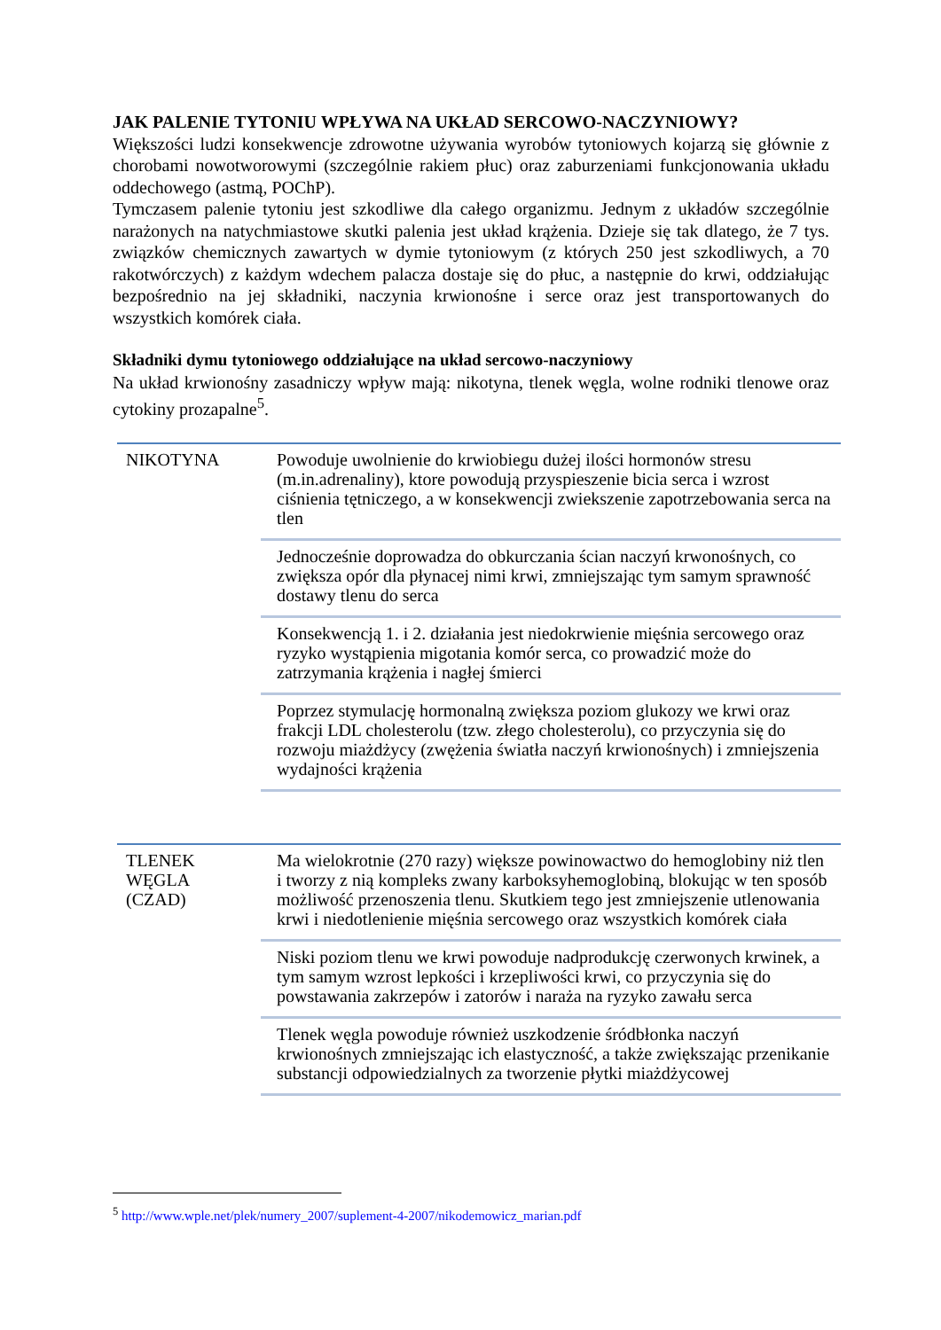JAK PALENIE TYTONIU WPŁYWA NA UKŁAD SERCOWO-NACZYNIOWY?
Większości ludzi konsekwencje zdrowotne używania wyrobów tytoniowych kojarzą się głównie z chorobami nowotworowymi (szczególnie rakiem płuc) oraz zaburzeniami funkcjonowania układu oddechowego (astmą, POChP).
Tymczasem palenie tytoniu jest szkodliwe dla całego organizmu. Jednym z układów szczególnie narażonych na natychmiastowe skutki palenia jest układ krążenia. Dzieje się tak dlatego, że 7 tys. związków chemicznych zawartych w dymie tytoniowym (z których 250 jest szkodliwych, a 70 rakotwórczych) z każdym wdechem palacza dostaje się do płuc, a następnie do krwi, oddziałując bezpośrednio na jej składniki, naczynia krwionośne i serce oraz jest transportowanych do wszystkich komórek ciała.
Składniki dymu tytoniowego oddziałujące na układ sercowo-naczyniowy
Na układ krwionośny zasadniczy wpływ mają: nikotyna, tlenek węgla, wolne rodniki tlenowe oraz cytokiny prozapalne<sup>5</sup>.
| NIKOTYNA | Powoduje uwolnienie do krwiobiegu dużej ilości hormonów stresu (m.in.adrenaliny), ktore powodują przyspieszenie bicia serca i wzrost ciśnienia tętniczego, a w konsekwencji zwiekszenie zapotrzebowania serca na tlen |
| | Jednocześnie doprowadza do obkurczania ścian naczyń krwonośnych, co zwiększa opór dla płynacej nimi krwi, zmniejszając tym samym sprawność dostawy tlenu do serca |
| | Konsekwencją 1. i 2. działania jest niedokrwienie mięśnia sercowego oraz ryzyko wystąpienia migotania komór serca, co prowadzić może do zatrzymania krążenia i nagłej śmierci |
| | Poprzez stymulację hormonalną zwiększa poziom glukozy we krwi oraz frakcji LDL cholesterolu (tzw. złego cholesterolu), co przyczynia się do rozwoju miażdżycy (zwężenia światła naczyń krwionośnych) i zmniejszenia wydajności krążenia |
| TLENEK WĘGLA (CZAD) | Ma wielokrotnie (270 razy) większe powinowactwo do hemoglobiny niż tlen i tworzy z nią kompleks zwany karboksyhemoglobiną, blokując w ten sposób możliwość przenoszenia tlenu. Skutkiem tego jest zmniejszenie utlenowania krwi i niedotlenienie mięśnia sercowego oraz wszystkich komórek ciała |
| | Niski poziom tlenu we krwi powoduje nadprodukcję czerwonych krwinek, a tym samym wzrost lepkości i krzepliwości krwi, co przyczynia się do powstawania zakrzepów i zatorów i naraża na ryzyko zawału serca |
| | Tlenek węgla powoduje również uszkodzenie śródbłonka naczyń krwionośnych zmniejszając ich elastyczność, a także zwiększając przenikanie substancji odpowiedzialnych za tworzenie płytki miażdżycowej |
<sup>5</sup> http://www.wple.net/plek/numery_2007/suplement-4-2007/nikodemowicz_marian.pdf